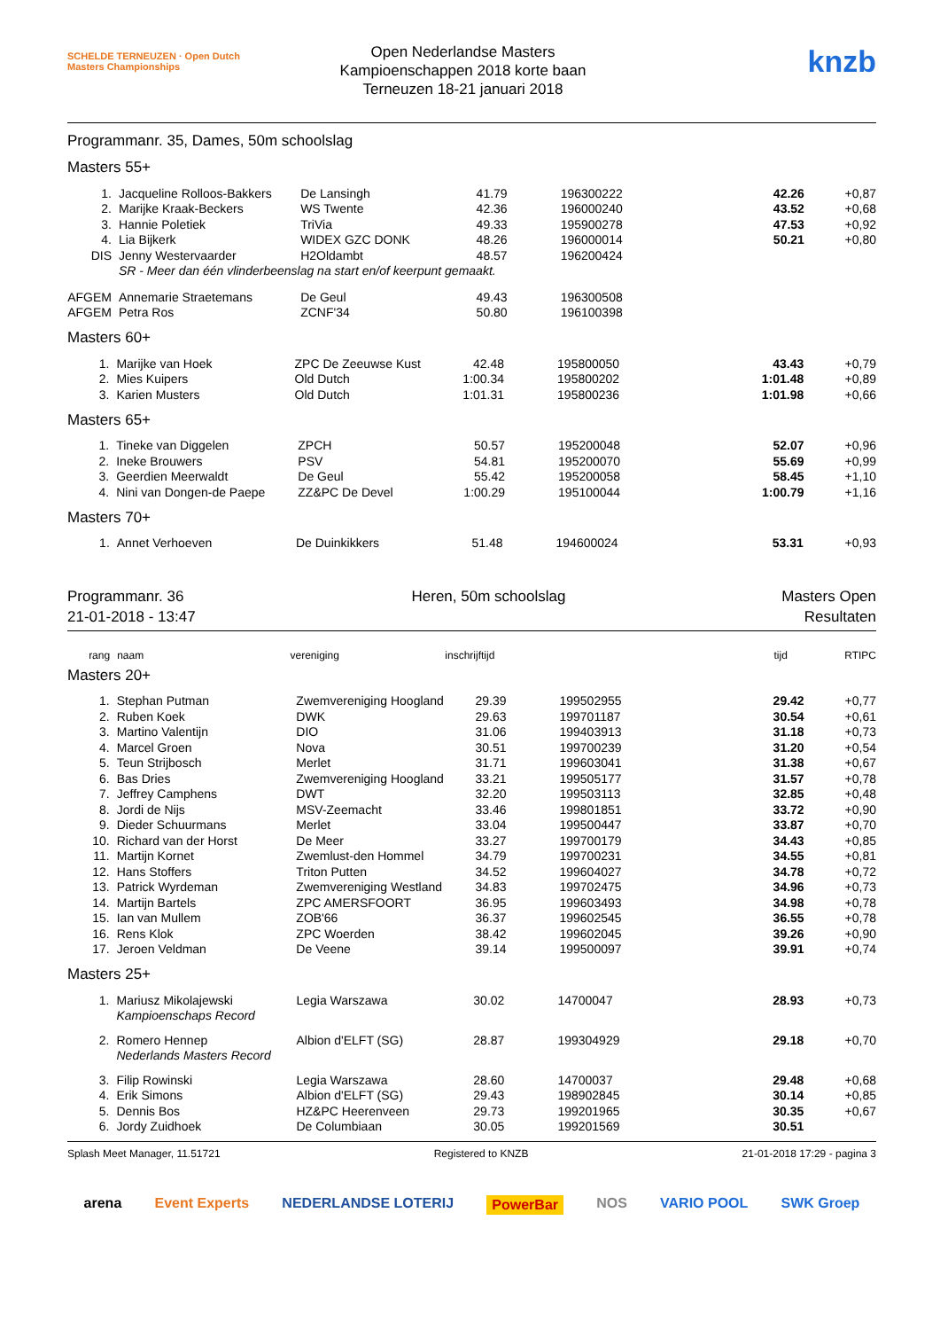SCHELDE TERNEUZEN · Open Dutch Masters Championships
Open Nederlandse Masters
Kampioenschappen 2018 korte baan
Terneuzen 18-21 januari 2018
knzb
Programmanr. 35, Dames, 50m schoolslag
Masters 55+
| 1. | Jacqueline Rolloos-Bakkers | De Lansingh | 41.79 | 196300222 | 42.26 | +0,87 | |
| 2. | Marijke Kraak-Beckers | WS Twente | 42.36 | 196000240 | 43.52 | +0,68 | |
| 3. | Hannie Poletiek | TriVia | 49.33 | 195900278 | 47.53 | +0,92 | |
| 4. | Lia Bijkerk | WIDEX GZC DONK | 48.26 | 196000014 | 50.21 | +0,80 | |
| DIS | Jenny Westervaarder | H2Oldambt | 48.57 | 196200424 | | | |
| | SR - Meer dan één vlinderbeenslag na start en/of keerpunt gemaakt. | | | | | | |
| AFGEM | Annemarie Straetemans | De Geul | 49.43 | 196300508 | | | |
| AFGEM | Petra Ros | ZCNF'34 | 50.80 | 196100398 | | | |
Masters 60+
| 1. | Marijke van Hoek | ZPC De Zeeuwse Kust | 42.48 | 195800050 | 43.43 | +0,79 | |
| 2. | Mies Kuipers | Old Dutch | 1:00.34 | 195800202 | 1:01.48 | +0,89 | |
| 3. | Karien Musters | Old Dutch | 1:01.31 | 195800236 | 1:01.98 | +0,66 | |
Masters 65+
| 1. | Tineke van Diggelen | ZPCH | 50.57 | 195200048 | 52.07 | +0,96 | |
| 2. | Ineke Brouwers | PSV | 54.81 | 195200070 | 55.69 | +0,99 | |
| 3. | Geerdien Meerwaldt | De Geul | 55.42 | 195200058 | 58.45 | +1,10 | |
| 4. | Nini van Dongen-de Paepe | ZZ&PC De Devel | 1:00.29 | 195100044 | 1:00.79 | +1,16 | |
Masters 70+
| 1. | Annet Verhoeven | De Duinkikkers | 51.48 | 194600024 | 53.31 | +0,93 | |
Programmanr. 36
21-01-2018 - 13:47
Heren, 50m schoolslag Masters Open
Resultaten
| rang | naam | vereniging | inschrijftijd | | tijd | RT | IPC |
| --- | --- | --- | --- | --- | --- | --- | --- |
Masters 20+
| 1. | Stephan Putman | Zwemvereniging Hoogland | 29.39 | 199502955 | 29.42 | +0,77 | |
| 2. | Ruben Koek | DWK | 29.63 | 199701187 | 30.54 | +0,61 | |
| 3. | Martino Valentijn | DIO | 31.06 | 199403913 | 31.18 | +0,73 | |
| 4. | Marcel Groen | Nova | 30.51 | 199700239 | 31.20 | +0,54 | |
| 5. | Teun Strijbosch | Merlet | 31.71 | 199603041 | 31.38 | +0,67 | |
| 6. | Bas Dries | Zwemvereniging Hoogland | 33.21 | 199505177 | 31.57 | +0,78 | |
| 7. | Jeffrey Camphens | DWT | 32.20 | 199503113 | 32.85 | +0,48 | |
| 8. | Jordi de Nijs | MSV-Zeemacht | 33.46 | 199801851 | 33.72 | +0,90 | |
| 9. | Dieder Schuurmans | Merlet | 33.04 | 199500447 | 33.87 | +0,70 | |
| 10. | Richard van der Horst | De Meer | 33.27 | 199700179 | 34.43 | +0,85 | |
| 11. | Martijn Kornet | Zwemlust-den Hommel | 34.79 | 199700231 | 34.55 | +0,81 | |
| 12. | Hans Stoffers | Triton Putten | 34.52 | 199604027 | 34.78 | +0,72 | |
| 13. | Patrick Wyrdeman | Zwemvereniging Westland | 34.83 | 199702475 | 34.96 | +0,73 | |
| 14. | Martijn Bartels | ZPC AMERSFOORT | 36.95 | 199603493 | 34.98 | +0,78 | |
| 15. | Ian van Mullem | ZOB'66 | 36.37 | 199602545 | 36.55 | +0,78 | |
| 16. | Rens Klok | ZPC Woerden | 38.42 | 199602045 | 39.26 | +0,90 | |
| 17. | Jeroen Veldman | De Veene | 39.14 | 199500097 | 39.91 | +0,74 | |
Masters 25+
| 1. | Mariusz Mikolajewski | Legia Warszawa | 30.02 | 14700047 | 28.93 | +0,73 | |
| | Kampioenschaps Record | | | | | | |
| 2. | Romero Hennep | Albion d'ELFT (SG) | 28.87 | 199304929 | 29.18 | +0,70 | |
| | Nederlands Masters Record | | | | | | |
| 3. | Filip Rowinski | Legia Warszawa | 28.60 | 14700037 | 29.48 | +0,68 | |
| 4. | Erik Simons | Albion d'ELFT (SG) | 29.43 | 198902845 | 30.14 | +0,85 | |
| 5. | Dennis Bos | HZ&PC Heerenveen | 29.73 | 199201965 | 30.35 | +0,67 | |
| 6. | Jordy Zuidhoek | De Columbiaan | 30.05 | 199201569 | 30.51 | | |
Splash Meet Manager, 11.51721 Registered to KNZB 21-01-2018 17:29 - pagina 3
arena Event Experts NEDERLANDSE LOTERIJ PowerBar NOS VARIO POOL SWK Groep